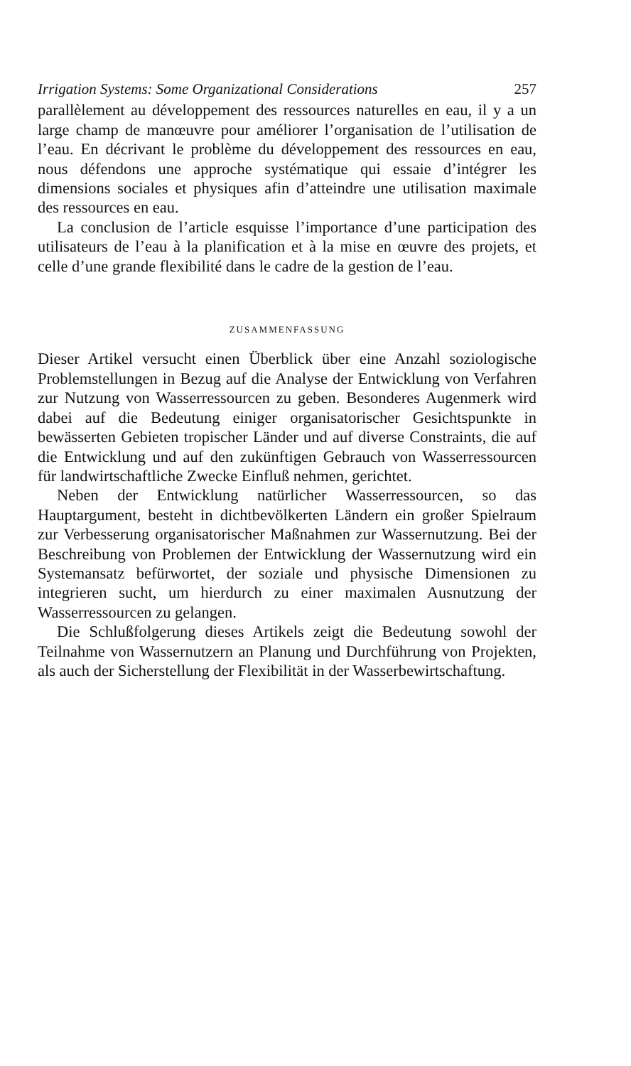Irrigation Systems: Some Organizational Considerations 257
parallèlement au développement des ressources naturelles en eau, il y a un large champ de manœuvre pour améliorer l’organisation de l’utilisation de l’eau. En décrivant le problème du développement des ressources en eau, nous défendons une approche systématique qui essaie d’intégrer les dimensions sociales et physiques afin d’atteindre une utilisation maximale des ressources en eau.
La conclusion de l’article esquisse l’importance d’une participation des utilisateurs de l’eau à la planification et à la mise en œuvre des projets, et celle d’une grande flexibilité dans le cadre de la gestion de l’eau.
ZUSAMMENFASSUNG
Dieser Artikel versucht einen Überblick über eine Anzahl soziologische Problemstellungen in Bezug auf die Analyse der Entwicklung von Verfahren zur Nutzung von Wasserressourcen zu geben. Besonderes Augenmerk wird dabei auf die Bedeutung einiger organisatorischer Gesichtspunkte in bewässerten Gebieten tropischer Länder und auf diverse Constraints, die auf die Entwicklung und auf den zukünftigen Gebrauch von Wasserressourcen für landwirtschaftliche Zwecke Einfluß nehmen, gerichtet.
Neben der Entwicklung natürlicher Wasserressourcen, so das Hauptargument, besteht in dichtbevölkerten Ländern ein großer Spielraum zur Verbesserung organisatorischer Maßnahmen zur Wassernutzung. Bei der Beschreibung von Problemen der Entwicklung der Wassernutzung wird ein Systemansatz befürwortet, der soziale und physische Dimensionen zu integrieren sucht, um hierdurch zu einer maximalen Ausnutzung der Wasserressourcen zu gelangen.
Die Schlußfolgerung dieses Artikels zeigt die Bedeutung sowohl der Teilnahme von Wassernutzern an Planung und Durchführung von Projekten, als auch der Sicherstellung der Flexibilität in der Wasserbewirtschaftung.